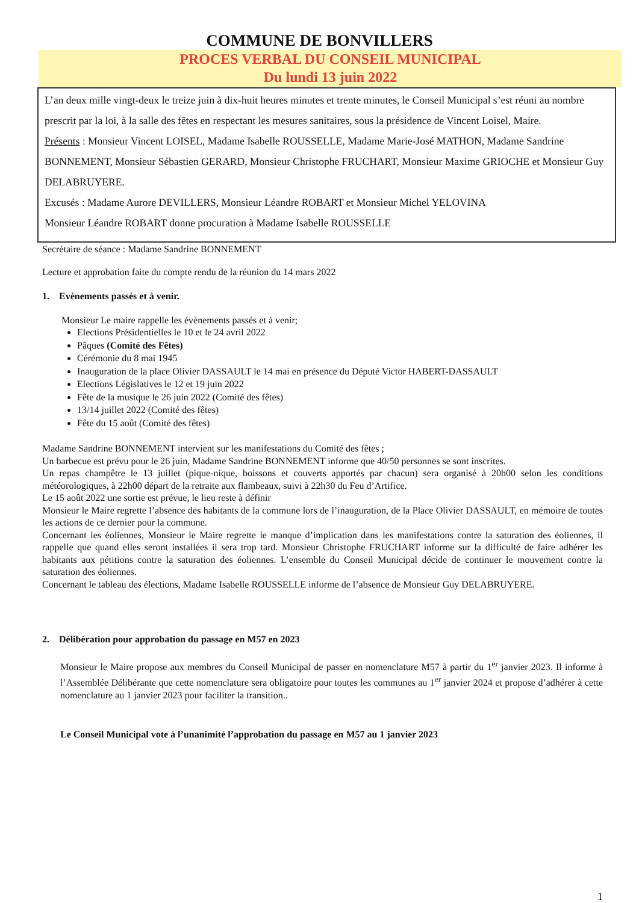COMMUNE DE BONVILLERS
PROCES VERBAL DU CONSEIL MUNICIPAL
Du lundi 13 juin 2022
L’an deux mille vingt-deux le treize juin à dix-huit heures minutes et trente minutes, le Conseil Municipal s’est réuni au nombre prescrit par la loi, à la salle des fêtes en respectant les mesures sanitaires, sous la présidence de Vincent Loisel, Maire.
Présents : Monsieur Vincent LOISEL, Madame Isabelle ROUSSELLE, Madame Marie-José MATHON, Madame Sandrine BONNEMENT, Monsieur Sébastien GERARD, Monsieur Christophe FRUCHART, Monsieur Maxime GRIOCHE et Monsieur Guy DELABRUYERE.
Excusés : Madame Aurore DEVILLERS, Monsieur Léandre ROBART et Monsieur Michel YELOVINA
Monsieur Léandre ROBART donne procuration à Madame Isabelle ROUSSELLE
Secrétaire de séance : Madame Sandrine BONNEMENT
Lecture et approbation faite du compte rendu de la réunion du 14 mars 2022
1. Evènements passés et à venir.
Monsieur Le maire rappelle les évènements passés et à venir;
Elections Présidentielles le 10 et le 24 avril 2022
Pâques (Comité des Fêtes)
Cérémonie du 8 mai 1945
Inauguration de la place Olivier DASSAULT le 14 mai en présence du Député Victor HABERT-DASSAULT
Elections Législatives le 12 et 19 juin 2022
Fête de la musique le 26 juin 2022 (Comité des fêtes)
13/14 juillet 2022 (Comité des fêtes)
Fête du 15 août (Comité des fêtes)
Madame Sandrine BONNEMENT intervient sur les manifestations du Comité des fêtes ;
Un barbecue est prévu pour le 26 juin, Madame Sandrine BONNEMENT informe que 40/50 personnes se sont inscrites.
Un repas champêtre le 13 juillet (pique-nique, boissons et couverts apportés par chacun) sera organisé à 20h00 selon les conditions météorologiques, à 22h00 départ de la retraite aux flambeaux, suivi à 22h30 du Feu d’Artifice.
Le 15 août 2022 une sortie est prévue, le lieu reste à définir
Monsieur le Maire regrette l’absence des habitants de la commune lors de l’inauguration, de la Place Olivier DASSAULT, en mémoire de toutes les actions de ce dernier pour la commune.
Concernant les éoliennes, Monsieur le Maire regrette le manque d’implication dans les manifestations contre la saturation des éoliennes, il rappelle que quand elles seront installées il sera trop tard. Monsieur Christophe FRUCHART informe sur la difficulté de faire adhérer les habitants aux pétitions contre la saturation des éoliennes. L’ensemble du Conseil Municipal décide de continuer le mouvement contre la saturation des éoliennes.
Concernant le tableau des élections, Madame Isabelle ROUSSELLE informe de l’absence de Monsieur Guy DELABRUYERE.
2. Délibération pour approbation du passage en M57 en 2023
Monsieur le Maire propose aux membres du Conseil Municipal de passer en nomenclature M57 à partir du 1<sup>er</sup> janvier 2023. Il informe à l’Assemblée Délibérante que cette nomenclature sera obligatoire pour toutes les communes au 1<sup>er</sup> janvier 2024 et propose d’adhérer à cette nomenclature au 1 janvier 2023 pour faciliter la transition..
Le Conseil Municipal vote à l’unanimité l’approbation du passage en M57 au 1 janvier 2023
1